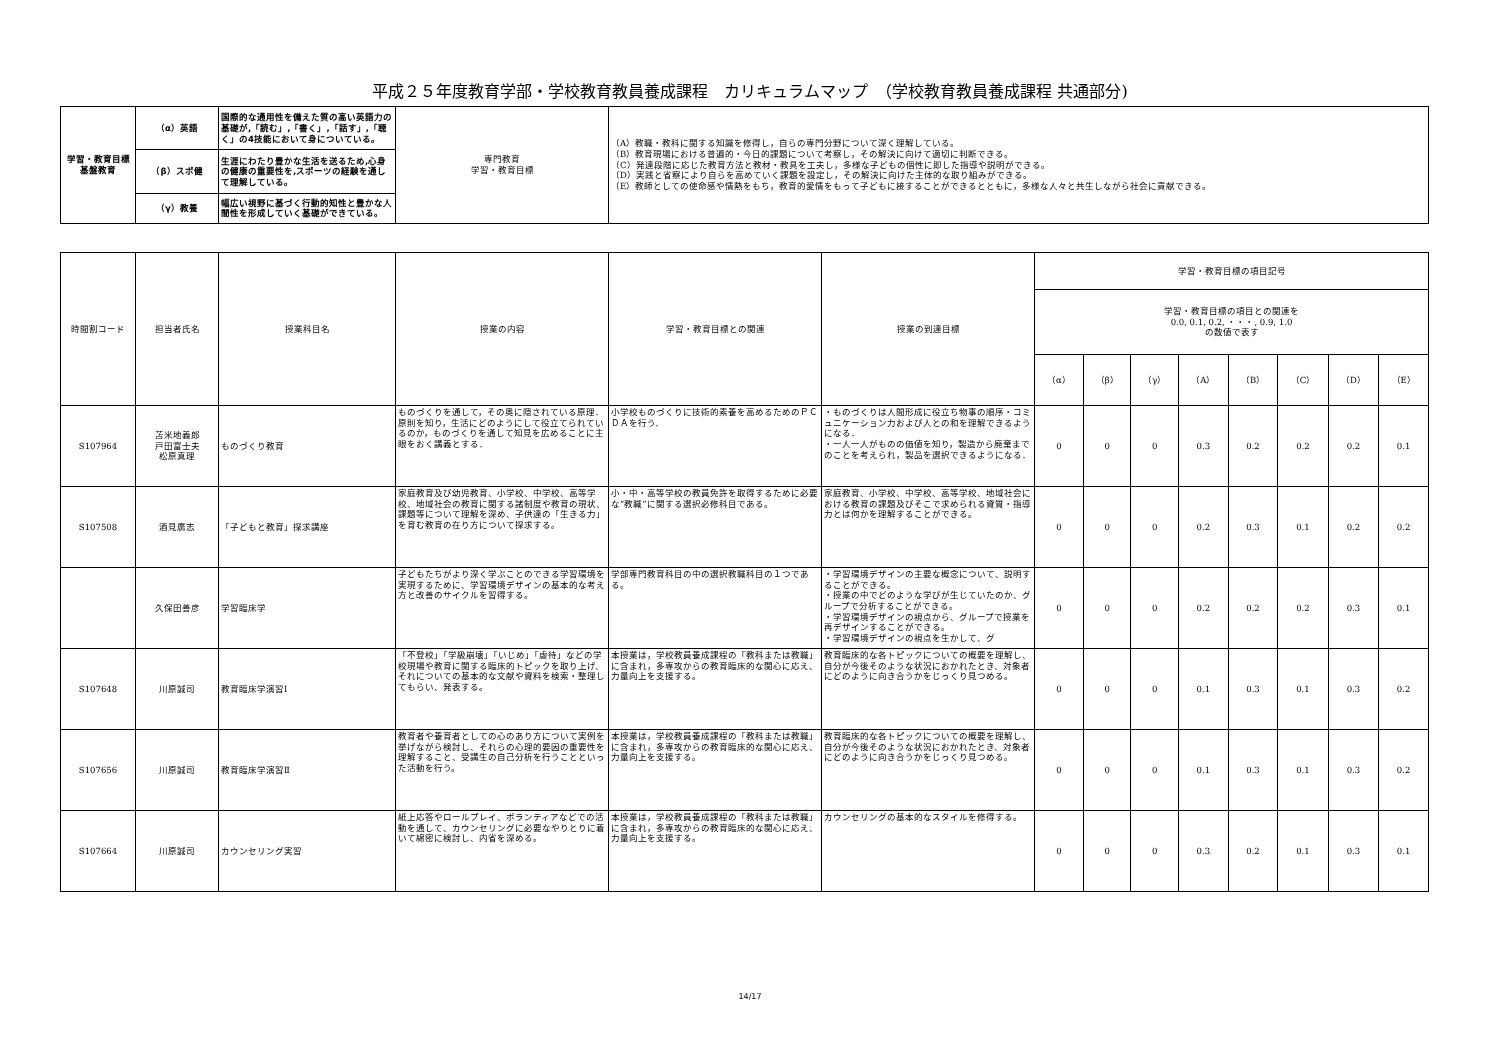平成２５年度教育学部・学校教育教員養成課程　カリキュラムマップ　（学校教育教員養成課程 共通部分)
| 学習・教育目標 基盤教育 | （α）英語 | 国際的な通用性を備えた質の高い英語力の基礎が,「読む」,「書く」,「話す」,「聴く」の4技能において身についている。 | 専門教育 学習・教育目標 | （A）教職・教科に関する知識を修得し，自らの専門分野について深く理解している。 （B）教育現場における普遍的・今日的課題について考察し，その解決に向けて適切に判断できる。 （C）発達段階に応じた教育方法と教材・教具を工夫し，多様な子どもの個性に即した指導や説明ができる。 （D）実践と省察により自らを高めていく課題を設定し，その解決に向けた主体的な取り組みができる。 （E）教師としての使命感や情熱をもち，教育的愛情をもって子どもに接することができるとともに，多様な人々と共生しながら社会に貢献できる。 |
| | （β）スポ健 | 生涯にわたり豊かな生活を送るため,心身の健康の重要性を,スポーツの経験を通して理解している。 | | |
| | （γ）教養 | 幅広い視野に基づく行動的知性と豊かな人間性を形成していく基礎ができている。 | | |
| 時間割コード | 担当者氏名 | 授業科目名 | 授業の内容 | 学習・教育目標との関連 | 授業の到達目標 | 学習・教育目標の項目記号 | | | | | | | |
| --- | --- | --- | --- | --- | --- | --- | --- | --- | --- | --- | --- | --- | --- |
| | | | | | | 学習・教育目標の項目との関連を 0.0, 0.1, 0.2, ・・・, 0.9, 1.0 の数値で表す | | | | | | | |
| | | | | | | （α） | （β） | （γ） | （A） | （B） | （C） | （D） | （E） |
| S107964 | 苫米地義郎 戸田富士夫 松原真理 | ものづくり教育 | ものづくりを通して，その奥に隠されている原理．原則を知り，生活にどのようにして役立てられているのか，ものづくりを通して知見を広めることに主眼をおく講義とする． | 小学校ものづくりに技術的素養を高めるためのＰＣＤＡを行う． | ・ものづくりは人間形成に役立ち物事の順序・コミュニケーション力および人との和を理解できるようになる． ・一人一人がものの価値を知り，製造から廃棄までのことを考えられ，製品を選択できるようになる． | 0 | 0 | 0 | 0.3 | 0.2 | 0.2 | 0.2 | 0.1 |
| S107508 | 酒見廣志 | 「子どもと教育」探求講座 | 家庭教育及び幼児教育、小学校、中学校、高等学校、地域社会の教育に関する諸制度や教育の現状、課題等について理解を深め、子供達の「生きる力」を育む教育の在り方について探求する。 | 小・中・高等学校の教員免許を取得するために必要な”教職”に関する選択必修科目である。 | 家庭教育、小学校、中学校、高等学校、地域社会における教育の課題及びそこで求められる資質・指導力とは何かを理解することができる。 | 0 | 0 | 0 | 0.2 | 0.3 | 0.1 | 0.2 | 0.2 |
| | 久保田善彦 | 学習臨床学 | 子どもたちがより深く学ぶことのできる学習環境を実現するために、学習環境デザインの基本的な考え方と改善のサイクルを習得する。 | 学部専門教育科目の中の選択教職科目の１つである。 | ・学習環境デザインの主要な概念について、説明することができる。 ・授業の中でどのような学びが生じていたのか、グループで分析することができる。 ・学習環境デザインの視点から、グループで授業を再デザインすることができる。 ・学習環境デザインの視点を生かして、グ | 0 | 0 | 0 | 0.2 | 0.2 | 0.2 | 0.3 | 0.1 |
| S107648 | 川原誠司 | 教育臨床学演習Ⅰ | 「不登校」「学級崩壊」「いじめ」「虐待」などの学校現場や教育に関する臨床的トピックを取り上げ、それについての基本的な文献や資料を検索・整理してもらい、発表する。 | 本授業は，学校教員養成課程の「教科または教職」に含まれ，多専攻からの教育臨床的な関心に応え、力量向上を支援する。 | 教育臨床的な各トピックについての概要を理解し、自分が今後そのような状況におかれたとき、対象者にどのように向き合うかをじっくり見つめる。 | 0 | 0 | 0 | 0.1 | 0.3 | 0.1 | 0.3 | 0.2 |
| S107656 | 川原誠司 | 教育臨床学演習Ⅱ | 教育者や養育者としての心のあり方について実例を挙げながら検討し、それらの心理的要因の重要性を理解すること、受講生の自己分析を行うことといった活動を行う。 | 本授業は，学校教員養成課程の「教科または教職」に含まれ，多専攻からの教育臨床的な関心に応え、力量向上を支援する。 | 教育臨床的な各トピックについての概要を理解し、自分が今後そのような状況におかれたとき、対象者にどのように向き合うかをじっくり見つめる。 | 0 | 0 | 0 | 0.1 | 0.3 | 0.1 | 0.3 | 0.2 |
| S107664 | 川原誠司 | カウンセリング実習 | 紙上応答やロールプレイ、ボランティアなどでの活動を通して、カウンセリングに必要なやりとりに着いて綿密に検討し、内省を深める。 | 本授業は，学校教員養成課程の「教科または教職」に含まれ，多専攻からの教育臨床的な関心に応え、力量向上を支援する。 | カウンセリングの基本的なスタイルを修得する。 | 0 | 0 | 0 | 0.3 | 0.2 | 0.1 | 0.3 | 0.1 |
14/17